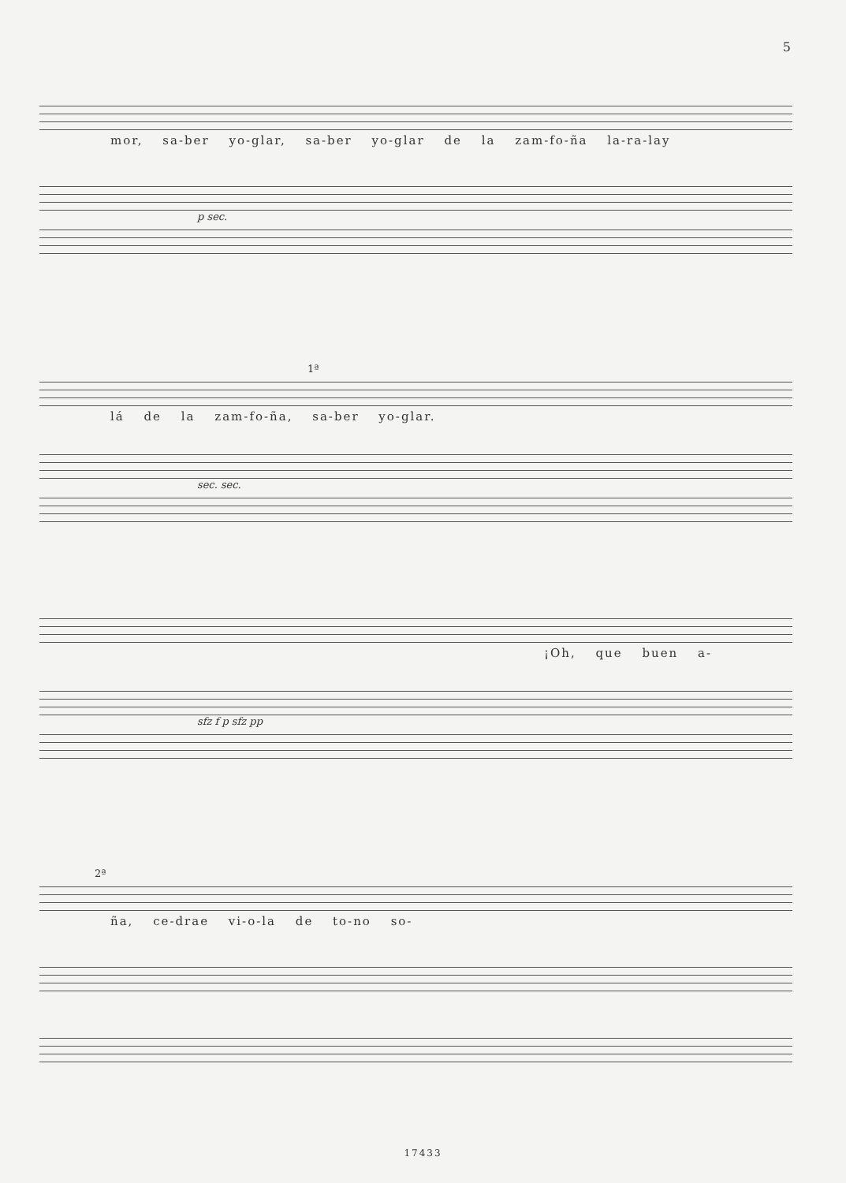5
mor, sa-ber yo-glar, sa-ber yo-glar de la zam-fo-ña la-ra-lay
p sec.
1ª
lá de la zam-fo-ña, sa-ber yo-glar.
sec. sec.
¡Oh, que buen a-
sfz f p sfz pp
2ª
ña, ce-drae vi-o-la de to-no so-
17433